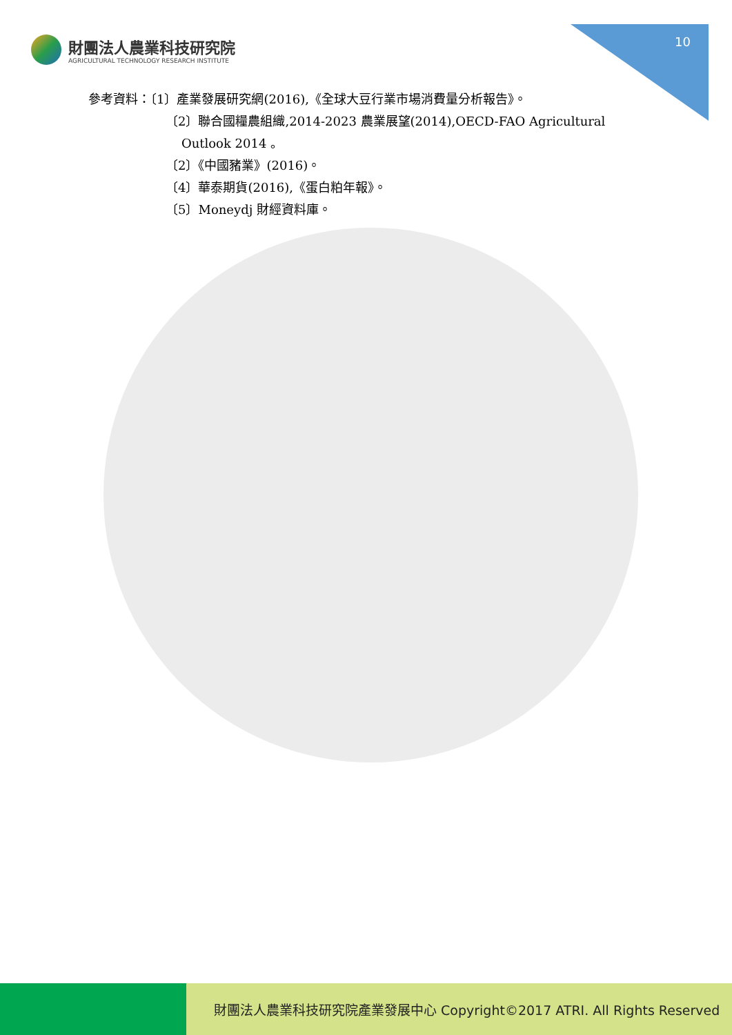財團法人農業科技研究院
AGRICULTURAL TECHNOLOGY RESEARCH INSTITUTE
10
參考資料：〔1〕產業發展研究網(2016),《全球大豆行業市場消費量分析報告》。
〔2〕聯合國糧農組織,2014-2023 農業展望(2014),OECD-FAO Agricultural
Outlook 2014 。
〔2〕《中國豬業》(2016)。
〔4〕華泰期貨(2016),《蛋白粕年報》。
〔5〕Moneydj 財經資料庫。
財團法人農業科技研究院產業發展中心 Copyright©2017 ATRI. All Rights Reserved